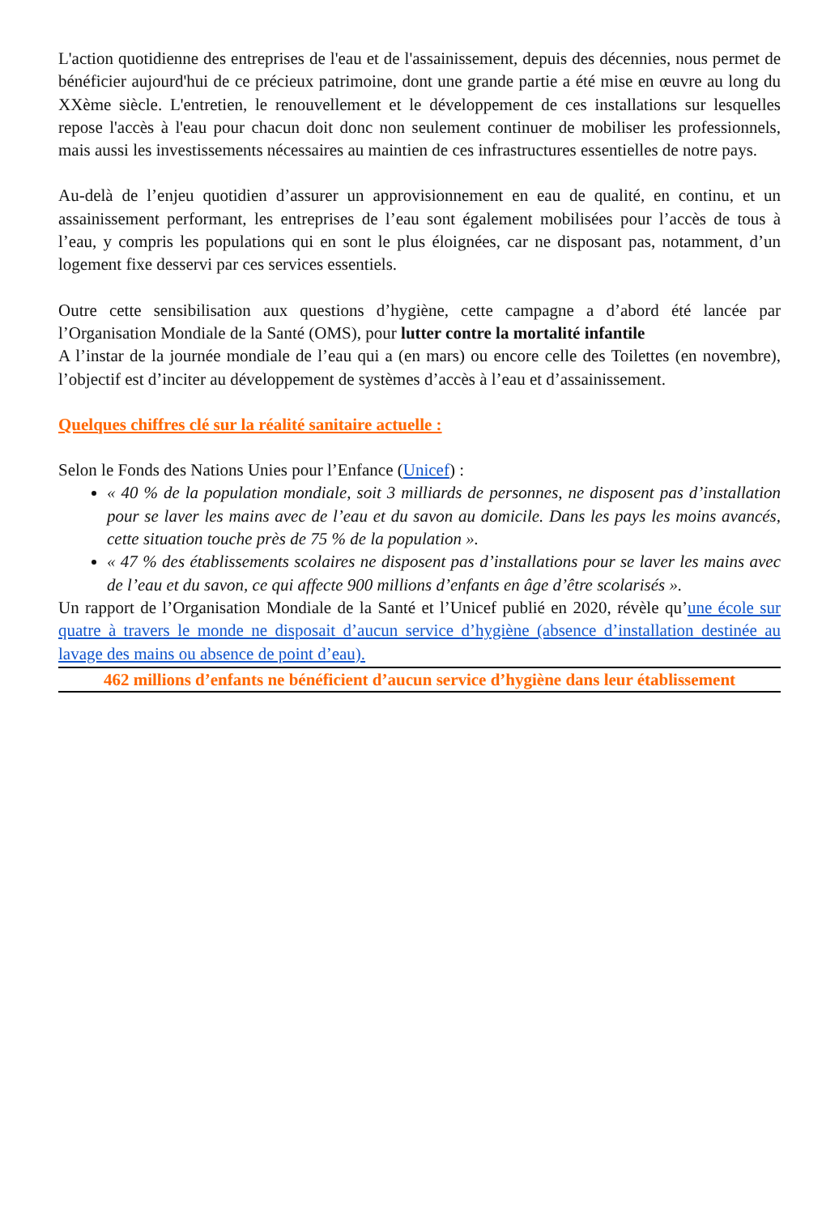L'action quotidienne des entreprises de l'eau et de l'assainissement, depuis des décennies, nous permet de bénéficier aujourd'hui de ce précieux patrimoine, dont une grande partie a été mise en œuvre au long du XXème siècle. L'entretien, le renouvellement et le développement de ces installations sur lesquelles repose l'accès à l'eau pour chacun doit donc non seulement continuer de mobiliser les professionnels, mais aussi les investissements nécessaires au maintien de ces infrastructures essentielles de notre pays.
Au-delà de l’enjeu quotidien d’assurer un approvisionnement en eau de qualité, en continu, et un assainissement performant, les entreprises de l’eau sont également mobilisées pour l’accès de tous à l’eau, y compris les populations qui en sont le plus éloignées, car ne disposant pas, notamment, d’un logement fixe desservi par ces services essentiels.
Outre cette sensibilisation aux questions d’hygiène, cette campagne a d’abord été lancée par l’Organisation Mondiale de la Santé (OMS), pour lutter contre la mortalité infantile
A l’instar de la journée mondiale de l’eau qui a (en mars) ou encore celle des Toilettes (en novembre), l’objectif est d’inciter au développement de systèmes d’accès à l’eau et d’assainissement.
Quelques chiffres clé sur la réalité sanitaire actuelle :
Selon le Fonds des Nations Unies pour l’Enfance (Unicef) :
« 40 % de la population mondiale, soit 3 milliards de personnes, ne disposent pas d’installation pour se laver les mains avec de l’eau et du savon au domicile. Dans les pays les moins avancés, cette situation touche près de 75 % de la population ».
« 47 % des établissements scolaires ne disposent pas d’installations pour se laver les mains avec de l’eau et du savon, ce qui affecte 900 millions d’enfants en âge d’être scolarisés ».
Un rapport de l’Organisation Mondiale de la Santé et l’Unicef publié en 2020, révèle qu’une école sur quatre à travers le monde ne disposait d’aucun service d’hygiène (absence d’installation destinée au lavage des mains ou absence de point d’eau).
462 millions d’enfants ne bénéficient d’aucun service d’hygiène dans leur établissement